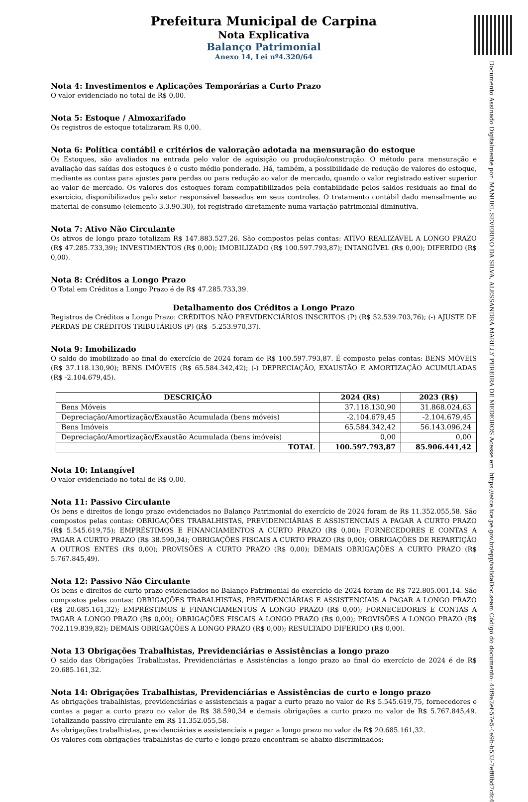Documento Assinado Digitalmente por: MANUEL SEVERINO DA SILVA, ALESSANDRA MARILLY PEREIRA DE MEDEIROS Acesse em: https://etce.tce.pe.gov.br/epp/validaDoc.seam Código do documento: 44f9a2ef-57e5-4e9b-b532-7eff0bd7cfc4
Prefeitura Municipal de Carpina
Nota Explicativa
Balanço Patrimonial
Anexo 14, Lei nº4.320/64
Nota 4: Investimentos e Aplicações Temporárias a Curto Prazo
O valor evidenciado no total de R$ 0,00.
Nota 5: Estoque / Almoxarifado
Os registros de estoque totalizaram R$ 0,00.
Nota 6: Política contábil e critérios de valoração adotada na mensuração do estoque
Os Estoques, são avaliados na entrada pelo valor de aquisição ou produção/construção. O método para mensuração e avaliação das saídas dos estoques é o custo médio ponderado. Há, também, a possibilidade de redução de valores do estoque, mediante as contas para ajustes para perdas ou para redução ao valor de mercado, quando o valor registrado estiver superior ao valor de mercado. Os valores dos estoques foram compatibilizados pela contabilidade pelos saldos residuais ao final do exercício, disponibilizados pelo setor responsável baseados em seus controles. O tratamento contábil dado mensalmente ao material de consumo (elemento 3.3.90.30), foi registrado diretamente numa variação patrimonial diminutiva.
Nota 7: Ativo Não Circulante
Os ativos de longo prazo totalizam R$ 147.883.527,26. São compostos pelas contas: ATIVO REALIZÁVEL A LONGO PRAZO (R$ 47.285.733,39); INVESTIMENTOS (R$ 0,00); IMOBILIZADO (R$ 100.597.793,87); INTANGÍVEL (R$ 0,00); DIFERIDO (R$ 0,00).
Nota 8: Créditos a Longo Prazo
O Total em Créditos a Longo Prazo é de R$ 47.285.733,39.
Detalhamento dos Créditos a Longo Prazo
Registros de Créditos a Longo Prazo: CRÉDITOS NÃO PREVIDENCIÁRIOS INSCRITOS (P) (R$ 52.539.703,76); (-) AJUSTE DE PERDAS DE CRÉDITOS TRIBUTÁRIOS (P) (R$ -5.253.970,37).
Nota 9: Imobilizado
O saldo do imobilizado ao final do exercício de 2024 foram de R$ 100.597.793,87. É composto pelas contas: BENS MÓVEIS (R$ 37.118.130,90); BENS IMÓVEIS (R$ 65.584.342,42); (-) DEPRECIAÇÃO, EXAUSTÃO E AMORTIZAÇÃO ACUMULADAS (R$ -2.104.679,45).
| DESCRIÇÃO | 2024 (R$) | 2023 (R$) |
| --- | --- | --- |
| Bens Móveis | 37.118.130,90 | 31.868.024,63 |
| Depreciação/Amortização/Exaustão Acumulada (bens móveis) | -2.104.679,45 | -2.104.679,45 |
| Bens Imóveis | 65.584.342,42 | 56.143.096,24 |
| Depreciação/Amortização/Exaustão Acumulada (bens imóveis) | 0,00 | 0,00 |
| TOTAL | 100.597.793,87 | 85.906.441,42 |
Nota 10: Intangível
O valor evidenciado no total de R$ 0,00.
Nota 11: Passivo Circulante
Os bens e direitos de longo prazo evidenciados no Balanço Patrimonial do exercício de 2024 foram de R$ 11.352.055,58. São compostos pelas contas: OBRIGAÇÕES TRABALHISTAS, PREVIDENCIÁRIAS E ASSISTENCIAIS A PAGAR A CURTO PRAZO (R$ 5.545.619,75); EMPRÉSTIMOS E FINANCIAMENTOS A CURTO PRAZO (R$ 0,00); FORNECEDORES E CONTAS A PAGAR A CURTO PRAZO (R$ 38.590,34); OBRIGAÇÕES FISCAIS A CURTO PRAZO (R$ 0,00); OBRIGAÇÕES DE REPARTIÇÃO A OUTROS ENTES (R$ 0,00); PROVISÕES A CURTO PRAZO (R$ 0,00); DEMAIS OBRIGAÇÕES A CURTO PRAZO (R$ 5.767.845,49).
Nota 12: Passivo Não Circulante
Os bens e direitos de curto prazo evidenciados no Balanço Patrimonial do exercício de 2024 foram de R$ 722.805.001,14. São compostos pelas contas: OBRIGAÇÕES TRABALHISTAS, PREVIDENCIÁRIAS E ASSISTENCIAIS A PAGAR A LONGO PRAZO (R$ 20.685.161,32); EMPRÉSTIMOS E FINANCIAMENTOS A LONGO PRAZO (R$ 0,00); FORNECEDORES E CONTAS A PAGAR A LONGO PRAZO (R$ 0,00); OBRIGAÇÕES FISCAIS A LONGO PRAZO (R$ 0,00); PROVISÕES A LONGO PRAZO (R$ 702.119.839,82); DEMAIS OBRIGAÇÕES A LONGO PRAZO (R$ 0,00); RESULTADO DIFERIDO (R$ 0,00).
Nota 13 Obrigações Trabalhistas, Previdenciárias e Assistências a longo prazo
O saldo das Obrigações Trabalhistas, Previdenciárias e Assistências a longo prazo ao final do exercício de 2024 é de R$ 20.685.161,32.
Nota 14: Obrigações Trabalhistas, Previdenciárias e Assistências de curto e longo prazo
As obrigações trabalhistas, previdenciárias e assistenciais a pagar a curto prazo no valor de R$ 5.545.619,75, fornecedores e contas a pagar a curto prazo no valor de R$ 38.590,34 e demais obrigações a curto prazo no valor de R$ 5.767.845,49. Totalizando passivo circulante em R$ 11.352.055,58.
As obrigações trabalhistas, previdenciárias e assistenciais a pagar a longo prazo no valor de R$ 20.685.161,32.
Os valores com obrigações trabalhistas de curto e longo prazo encontram-se abaixo discriminados: